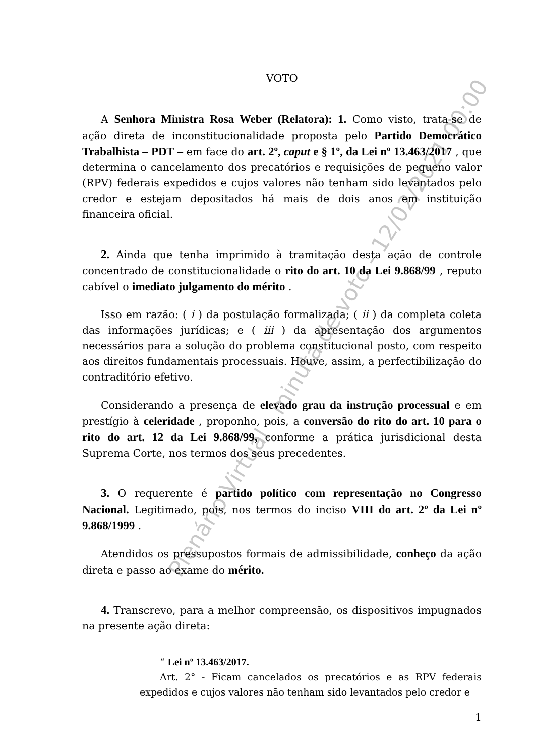VOTO
A Senhora Ministra Rosa Weber (Relatora): 1. Como visto, trata-se de ação direta de inconstitucionalidade proposta pelo Partido Democrático Trabalhista – PDT – em face do art. 2º, caput e § 1º, da Lei nº 13.463/2017 , que determina o cancelamento dos precatórios e requisições de pequeno valor (RPV) federais expedidos e cujos valores não tenham sido levantados pelo credor e estejam depositados há mais de dois anos em instituição financeira oficial.
2. Ainda que tenha imprimido à tramitação desta ação de controle concentrado de constitucionalidade o rito do art. 10 da Lei 9.868/99 , reputo cabível o imediato julgamento do mérito .
Isso em razão: ( i ) da postulação formalizada; ( ii ) da completa coleta das informações jurídicas; e ( iii ) da apresentação dos argumentos necessários para a solução do problema constitucional posto, com respeito aos direitos fundamentais processuais. Houve, assim, a perfectibilização do contraditório efetivo.
Considerando a presença de elevado grau da instrução processual e em prestígio à celeridade , proponho, pois, a conversão do rito do art. 10 para o rito do art. 12 da Lei 9.868/99, conforme a prática jurisdicional desta Suprema Corte, nos termos dos seus precedentes.
3. O requerente é partido político com representação no Congresso Nacional. Legitimado, pois, nos termos do inciso VIII do art. 2º da Lei nº 9.868/1999 .
Atendidos os pressupostos formais de admissibilidade, conheço da ação direta e passo ao exame do mérito.
4. Transcrevo, para a melhor compreensão, os dispositivos impugnados na presente ação direta:
“ Lei nº 13.463/2017.
Art. 2° - Ficam cancelados os precatórios e as RPV federais expedidos e cujos valores não tenham sido levantados pelo credor e
1
Plenário Virtual - minuta de voto - 12/02/2021 00:00